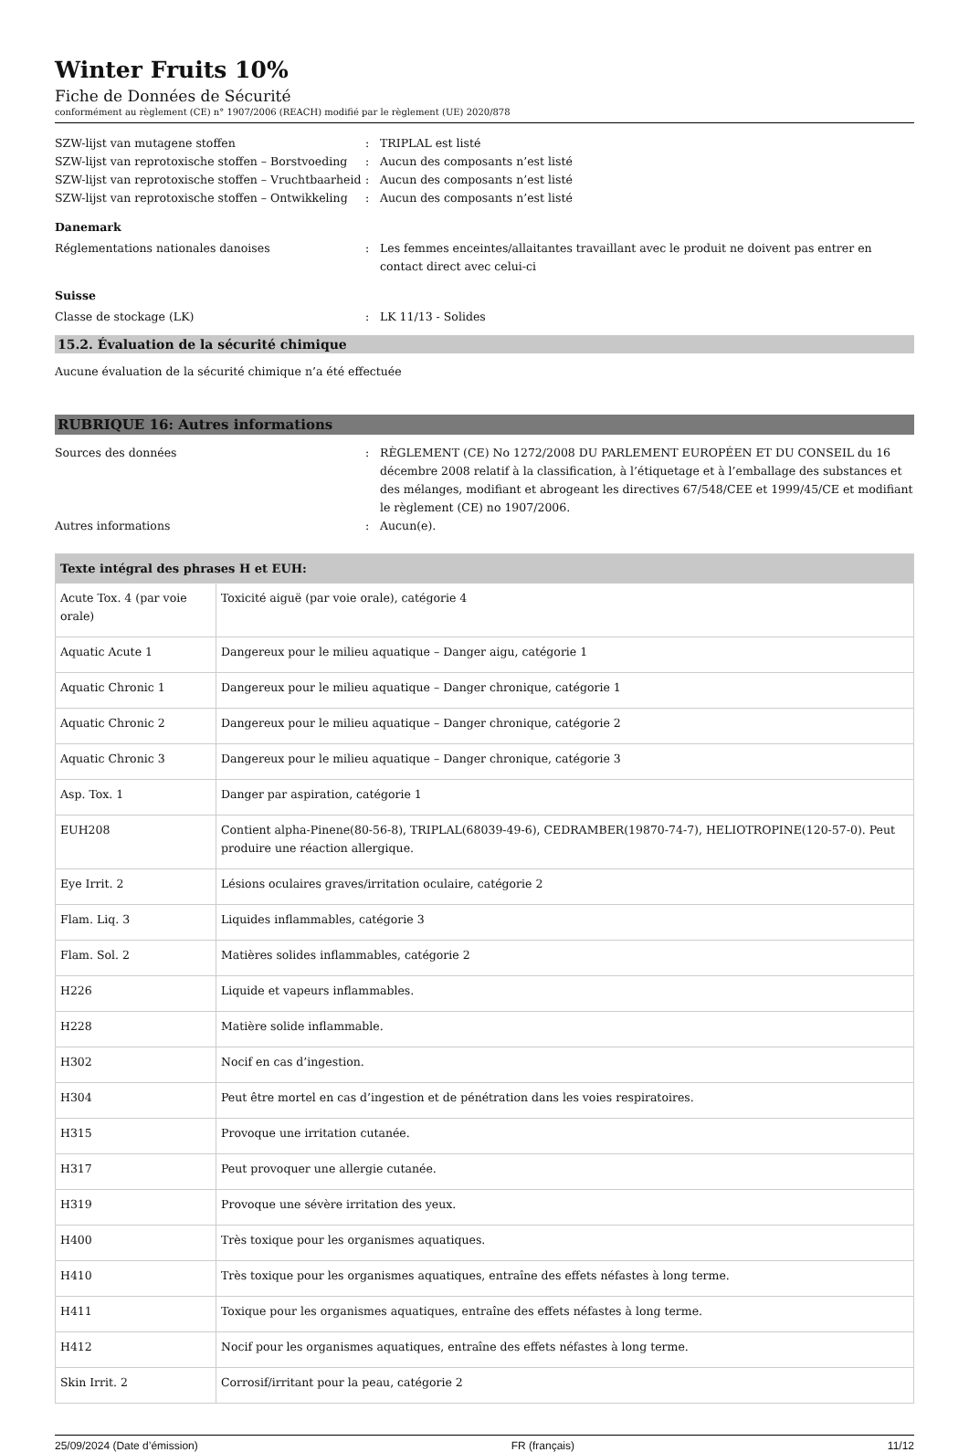Winter Fruits 10%
Fiche de Données de Sécurité
conformément au règlement (CE) n° 1907/2006 (REACH) modifié par le règlement (UE) 2020/878
SZW-lijst van mutagene stoffen
:
TRIPLAL est listé
SZW-lijst van reprotoxische stoffen – Borstvoeding
:
Aucun des composants n’est listé
SZW-lijst van reprotoxische stoffen – Vruchtbaarheid
:
Aucun des composants n’est listé
SZW-lijst van reprotoxische stoffen – Ontwikkeling
:
Aucun des composants n’est listé
Danemark
Réglementations nationales danoises
:
Les femmes enceintes/allaitantes travaillant avec le produit ne doivent pas entrer en contact direct avec celui-ci
Suisse
Classe de stockage (LK)
:
LK 11/13 - Solides
15.2. Évaluation de la sécurité chimique
Aucune évaluation de la sécurité chimique n’a été effectuée
RUBRIQUE 16: Autres informations
Sources des données
:
RÈGLEMENT (CE) No 1272/2008 DU PARLEMENT EUROPÉEN ET DU CONSEIL du 16 décembre 2008 relatif à la classification, à l’étiquetage et à l’emballage des substances et des mélanges, modifiant et abrogeant les directives 67/548/CEE et 1999/45/CE et modifiant le règlement (CE) no 1907/2006.
Autres informations
:
Aucun(e).
| Texte intégral des phrases H et EUH: | |
| --- | --- |
| Acute Tox. 4 (par voie orale) | Toxicité aiguë (par voie orale), catégorie 4 |
| Aquatic Acute 1 | Dangereux pour le milieu aquatique – Danger aigu, catégorie 1 |
| Aquatic Chronic 1 | Dangereux pour le milieu aquatique – Danger chronique, catégorie 1 |
| Aquatic Chronic 2 | Dangereux pour le milieu aquatique – Danger chronique, catégorie 2 |
| Aquatic Chronic 3 | Dangereux pour le milieu aquatique – Danger chronique, catégorie 3 |
| Asp. Tox. 1 | Danger par aspiration, catégorie 1 |
| EUH208 | Contient alpha-Pinene(80-56-8), TRIPLAL(68039-49-6), CEDRAMBER(19870-74-7), HELIOTROPINE(120-57-0). Peut produire une réaction allergique. |
| Eye Irrit. 2 | Lésions oculaires graves/irritation oculaire, catégorie 2 |
| Flam. Liq. 3 | Liquides inflammables, catégorie 3 |
| Flam. Sol. 2 | Matières solides inflammables, catégorie 2 |
| H226 | Liquide et vapeurs inflammables. |
| H228 | Matière solide inflammable. |
| H302 | Nocif en cas d’ingestion. |
| H304 | Peut être mortel en cas d’ingestion et de pénétration dans les voies respiratoires. |
| H315 | Provoque une irritation cutanée. |
| H317 | Peut provoquer une allergie cutanée. |
| H319 | Provoque une sévère irritation des yeux. |
| H400 | Très toxique pour les organismes aquatiques. |
| H410 | Très toxique pour les organismes aquatiques, entraîne des effets néfastes à long terme. |
| H411 | Toxique pour les organismes aquatiques, entraîne des effets néfastes à long terme. |
| H412 | Nocif pour les organismes aquatiques, entraîne des effets néfastes à long terme. |
| Skin Irrit. 2 | Corrosif/irritant pour la peau, catégorie 2 |
25/09/2024 (Date d’émission) FR (français) 11/12